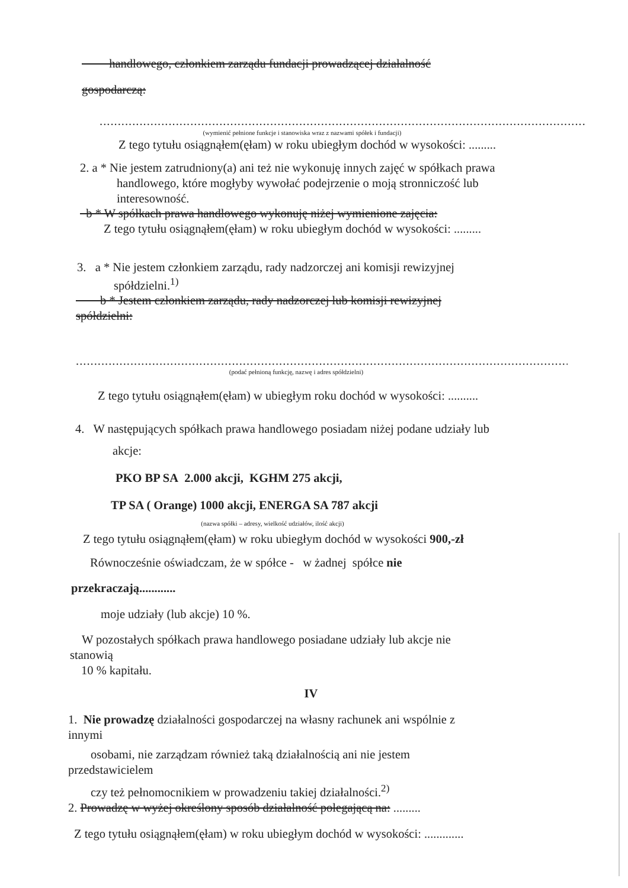handlowego, członkiem zarządu fundacji prowadzącej działalność
gospodarczą:
......................................................................................................................................................
(wymienić pełnione funkcje i stanowiska wraz z nazwami spółek i fundacji)
Z tego tytułu osiągnąłem(ęłam) w roku ubiegłym dochód w wysokości: .........
2. a * Nie jestem zatrudniony(a) ani też nie wykonuję innych zajęć w spółkach prawa
handlowego, które mogłyby wywołać podejrzenie o moją stronniczość lub
interesowność.
b * W spółkach prawa handlowego wykonuję niżej wymienione zajęcia:
Z tego tytułu osiągnąłem(ęłam) w roku ubiegłym dochód w wysokości: .........
3. a * Nie jestem członkiem zarządu, rady nadzorczej ani komisji rewizyjnej
spółdzielni.<sup>1)</sup>
b * Jestem członkiem zarządu, rady nadzorczej lub komisji rewizyjnej
spółdzielni:
..........................................................................................................................................
(podać pełnioną funkcję, nazwę i adres spółdzielni)
Z tego tytułu osiągnąłem(ęłam) w ubiegłym roku dochód w wysokości: ..........
4. W następujących spółkach prawa handlowego posiadam niżej podane udziały lub
akcje:
PKO BP SA 2.000 akcji, KGHM 275 akcji,
TP SA ( Orange) 1000 akcji, ENERGA SA 787 akcji
(nazwa spółki – adresy, wielkość udziałów, ilość akcji)
Z tego tytułu osiągnąłem(ęłam) w roku ubiegłym dochód w wysokości 900,-zł
Równocześnie oświadczam, że w spółce - w żadnej spółce nie
przekraczają............
moje udziały (lub akcje) 10 %.
W pozostałych spółkach prawa handlowego posiadane udziały lub akcje nie
stanowią
10 % kapitału.
IV
1. Nie prowadzę działalności gospodarczej na własny rachunek ani wspólnie z
innymi
osobami, nie zarządzam również taką działalnością ani nie jestem
przedstawicielem
czy też pełnomocnikiem w prowadzeniu takiej działalności.<sup>2)</sup>
2. Prowadzę w wyżej określony sposób działalność polegającą na: .........
Z tego tytułu osiągnąłem(ęłam) w roku ubiegłym dochód w wysokości: .............